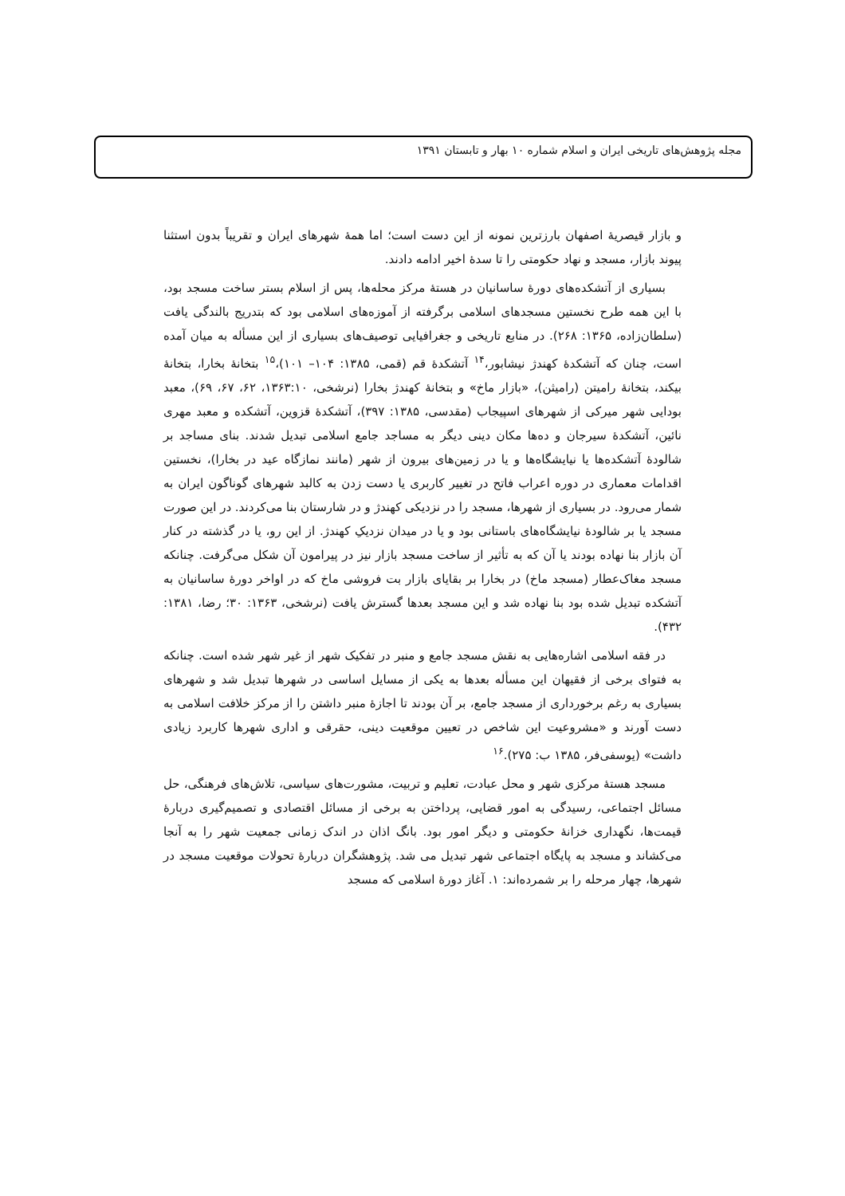مجله پژوهش‌های تاریخی ایران و اسلام شماره ۱۰ بهار و تابستان ۱۳۹۱
و بازار قیصریهٔ اصفهان بارزترین نمونه از این دست است؛ اما همهٔ شهرهای ایران و تقریباً بدون استثنا پیوند بازار، مسجد و نهاد حکومتی را تا سدهٔ اخیر ادامه دادند.
بسیاری از آتشکده‌های دورهٔ ساسانیان در هستهٔ مرکز محله‌ها، پس از اسلام بستر ساخت مسجد بود، با این همه طرح نخستین مسجدهای اسلامی برگرفته از آموزه‌های اسلامی بود که بتدریج بالندگی یافت (سلطان‌زاده، ۱۳۶۵: ۲۶۸). در منابع تاریخی و جغرافیایی توصیف‌های بسیاری از این مسأله به میان آمده است، چنان که آتشکدهٔ کهندژ نیشابور،<sup>۱۴</sup> آتشکدهٔ قم (قمی، ۱۳۸۵: ۱۰۴– ۱۰۱)،<sup>۱۵</sup> بتخانهٔ بخارا، بتخانهٔ بیکند، بتخانهٔ رامیتن (رامیثن)، «بازار ماخ» و بتخانهٔ کهندژ بخارا (نرشخی، ۱۳۶۳:۱۰، ۶۲، ۶۷، ۶۹)، معبد بودایی شهر میرکی از شهرهای اسپیجاب (مقدسی، ۱۳۸۵: ۳۹۷)، آتشکدهٔ قزوین، آتشکده و معبد مهری نائین، آتشکدهٔ سیرجان و ده‌ها مکان دینی دیگر به مساجد جامع اسلامی تبدیل شدند. بنای مساجد بر شالودهٔ آتشکده‌ها یا نیایشگاه‌ها و یا در زمین‌های بیرون از شهر (مانند نمازگاه عید در بخارا)، نخستین اقدامات معماری در دوره اعراب فاتح در تغییر کاربری یا دست زدن به کالبد شهرهای گوناگون ایران به شمار می‌رود. در بسیاری از شهرها، مسجد را در نزدیکی کهندژ و در شارستان بنا می‌کردند. در این صورت مسجد یا بر شالودهٔ نیایشگاه‌های باستانی بود و یا در میدان نزدیکِ کهندژ. از این رو، یا در گذشته در کنار آن بازار بنا نهاده بودند یا آن که به تأثیر از ساخت مسجد بازار نیز در پیرامون آن شکل می‌گرفت. چنانکه مسجد مغاک‌عطار (مسجد ماخ) در بخارا بر بقایای بازار بت فروشی ماخ که در اواخر دورهٔ ساسانیان به آتشکده تبدیل شده بود بنا نهاده شد و این مسجد بعدها گسترش یافت (نرشخی، ۱۳۶۳: ۳۰؛ رضا، ۱۳۸۱: ۴۳۲).
در فقه اسلامی اشاره‌هایی به نقش مسجد جامع و منبر در تفکیک شهر از غیر شهر شده است. چنانکه به فتوای برخی از فقیهان این مسأله بعدها به یکی از مسایل اساسی در شهرها تبدیل شد و شهرهای بسیاری به رغم برخورداری از مسجد جامع، بر آن بودند تا اجازهٔ منبر داشتن را از مرکز خلافت اسلامی به دست آورند و «مشروعیت این شاخص در تعیین موقعیت دینی، حقرقی و اداری شهرها کاربرد زیادی داشت» (یوسفی‌فر، ۱۳۸۵ ب: ۲۷۵).<sup>۱۶</sup>
مسجد هستهٔ مرکزی شهر و محل عبادت، تعلیم و تربیت، مشورت‌های سیاسی، تلاش‌های فرهنگی، حل مسائل اجتماعی، رسیدگی به امور قضایی، پرداختن به برخی از مسائل اقتصادی و تصمیم‌گیری دربارهٔ قیمت‌ها، نگهداری خزانهٔ حکومتی و دیگر امور بود. بانگ اذان در اندک زمانی جمعیت شهر را به آنجا می‌کشاند و مسجد به پایگاه اجتماعی شهر تبدیل می شد. پژوهشگران دربارهٔ تحولات موقعیت مسجد در شهرها، چهار مرحله را بر شمرده‌اند: ۱. آغاز دورهٔ اسلامی که مسجد